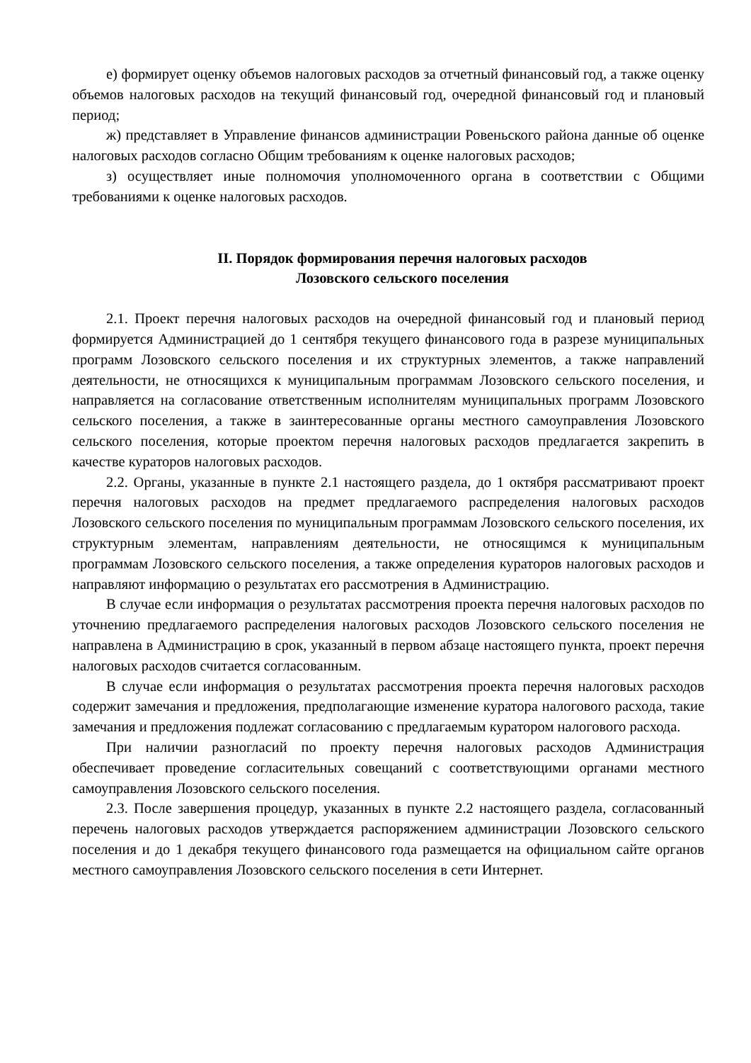е) формирует оценку объемов налоговых расходов за отчетный финансовый год, а также оценку объемов налоговых расходов на текущий финансовый год, очередной финансовый год и плановый период;
ж) представляет в Управление финансов администрации Ровеньского района данные об оценке налоговых расходов согласно Общим требованиям к оценке налоговых расходов;
з) осуществляет иные полномочия уполномоченного органа в соответствии с Общими требованиями к оценке налоговых расходов.
II. Порядок формирования перечня налоговых расходов
Лозовского сельского поселения
2.1. Проект перечня налоговых расходов на очередной финансовый год и плановый период формируется Администрацией до 1 сентября текущего финансового года в разрезе муниципальных программ Лозовского сельского поселения и их структурных элементов, а также направлений деятельности, не относящихся к муниципальным программам Лозовского сельского поселения, и направляется на согласование ответственным исполнителям муниципальных программ Лозовского сельского поселения, а также в заинтересованные органы местного самоуправления Лозовского сельского поселения, которые проектом перечня налоговых расходов предлагается закрепить в качестве кураторов налоговых расходов.
2.2. Органы, указанные в пункте 2.1 настоящего раздела, до 1 октября рассматривают проект перечня налоговых расходов на предмет предлагаемого распределения налоговых расходов Лозовского сельского поселения по муниципальным программам Лозовского сельского поселения, их структурным элементам, направлениям деятельности, не относящимся к муниципальным программам Лозовского сельского поселения, а также определения кураторов налоговых расходов и направляют информацию о результатах его рассмотрения в Администрацию.
В случае если информация о результатах рассмотрения проекта перечня налоговых расходов по уточнению предлагаемого распределения налоговых расходов Лозовского сельского поселения не направлена в Администрацию в срок, указанный в первом абзаце настоящего пункта, проект перечня налоговых расходов считается согласованным.
В случае если информация о результатах рассмотрения проекта перечня налоговых расходов содержит замечания и предложения, предполагающие изменение куратора налогового расхода, такие замечания и предложения подлежат согласованию с предлагаемым куратором налогового расхода.
При наличии разногласий по проекту перечня налоговых расходов Администрация обеспечивает проведение согласительных совещаний с соответствующими органами местного самоуправления Лозовского сельского поселения.
2.3. После завершения процедур, указанных в пункте 2.2 настоящего раздела, согласованный перечень налоговых расходов утверждается распоряжением администрации Лозовского сельского поселения и до 1 декабря текущего финансового года размещается на официальном сайте органов местного самоуправления Лозовского сельского поселения в сети Интернет.